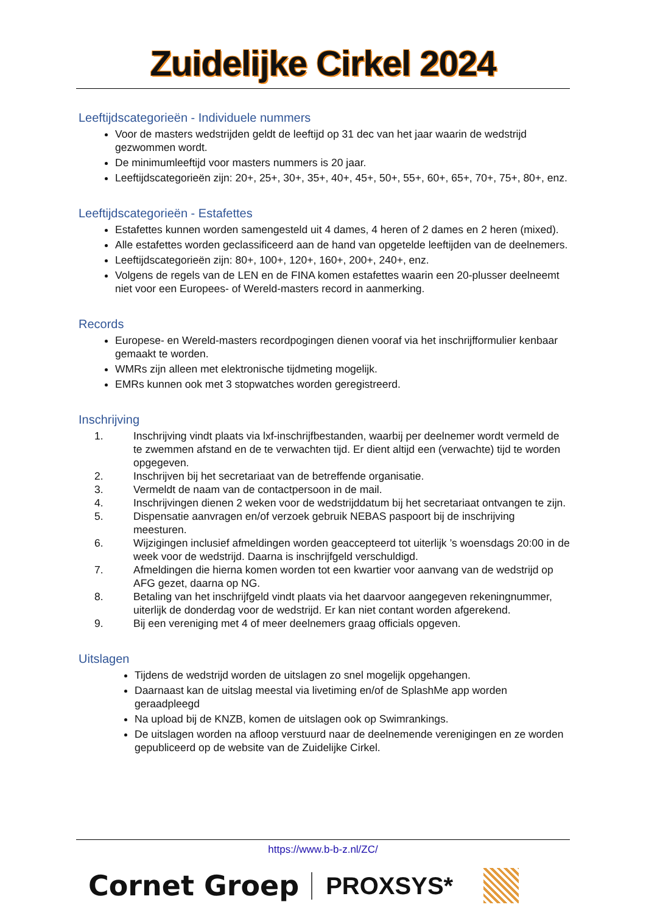Zuidelijke Cirkel 2024
Leeftijdscategorieën - Individuele nummers
Voor de masters wedstrijden geldt de leeftijd op 31 dec van het jaar waarin de wedstrijd gezwommen wordt.
De minimumleeftijd voor masters nummers is 20 jaar.
Leeftijdscategorieën zijn: 20+, 25+, 30+, 35+, 40+, 45+, 50+, 55+, 60+, 65+, 70+, 75+, 80+, enz.
Leeftijdscategorieën - Estafettes
Estafettes kunnen worden samengesteld uit 4 dames, 4 heren of 2 dames en 2 heren (mixed).
Alle estafettes worden geclassificeerd aan de hand van opgetelde leeftijden van de deelnemers.
Leeftijdscategorieën zijn: 80+, 100+, 120+, 160+, 200+, 240+, enz.
Volgens de regels van de LEN en de FINA komen estafettes waarin een 20-plusser deelneemt niet voor een Europees- of Wereld-masters record in aanmerking.
Records
Europese- en Wereld-masters recordpogingen dienen vooraf via het inschrijfformulier kenbaar gemaakt te worden.
WMRs zijn alleen met elektronische tijdmeting mogelijk.
EMRs kunnen ook met 3 stopwatches worden geregistreerd.
Inschrijving
1. Inschrijving vindt plaats via lxf-inschrijfbestanden, waarbij per deelnemer wordt vermeld de te zwemmen afstand en de te verwachten tijd. Er dient altijd een (verwachte) tijd te worden opgegeven.
2. Inschrijven bij het secretariaat van de betreffende organisatie.
3. Vermeldt de naam van de contactpersoon in de mail.
4. Inschrijvingen dienen 2 weken voor de wedstrijddatum bij het secretariaat ontvangen te zijn.
5. Dispensatie aanvragen en/of verzoek gebruik NEBAS paspoort bij de inschrijving meesturen.
6. Wijzigingen inclusief afmeldingen worden geaccepteerd tot uiterlijk ’s woensdags 20:00 in de week voor de wedstrijd. Daarna is inschrijfgeld verschuldigd.
7. Afmeldingen die hierna komen worden tot een kwartier voor aanvang van de wedstrijd op AFG gezet, daarna op NG.
8. Betaling van het inschrijfgeld vindt plaats via het daarvoor aangegeven rekeningnummer, uiterlijk de donderdag voor de wedstrijd. Er kan niet contant worden afgerekend.
9. Bij een vereniging met 4 of meer deelnemers graag officials opgeven.
Uitslagen
Tijdens de wedstrijd worden de uitslagen zo snel mogelijk opgehangen.
Daarnaast kan de uitslag meestal via livetiming en/of de SplashMe app worden geraadpleegd
Na upload bij de KNZB, komen de uitslagen ook op Swimrankings.
De uitslagen worden na afloop verstuurd naar de deelnemende verenigingen en ze worden gepubliceerd op de website van de Zuidelijke Cirkel.
https://www.b-b-z.nl/ZC/
Cornet Groep PROXSYS*